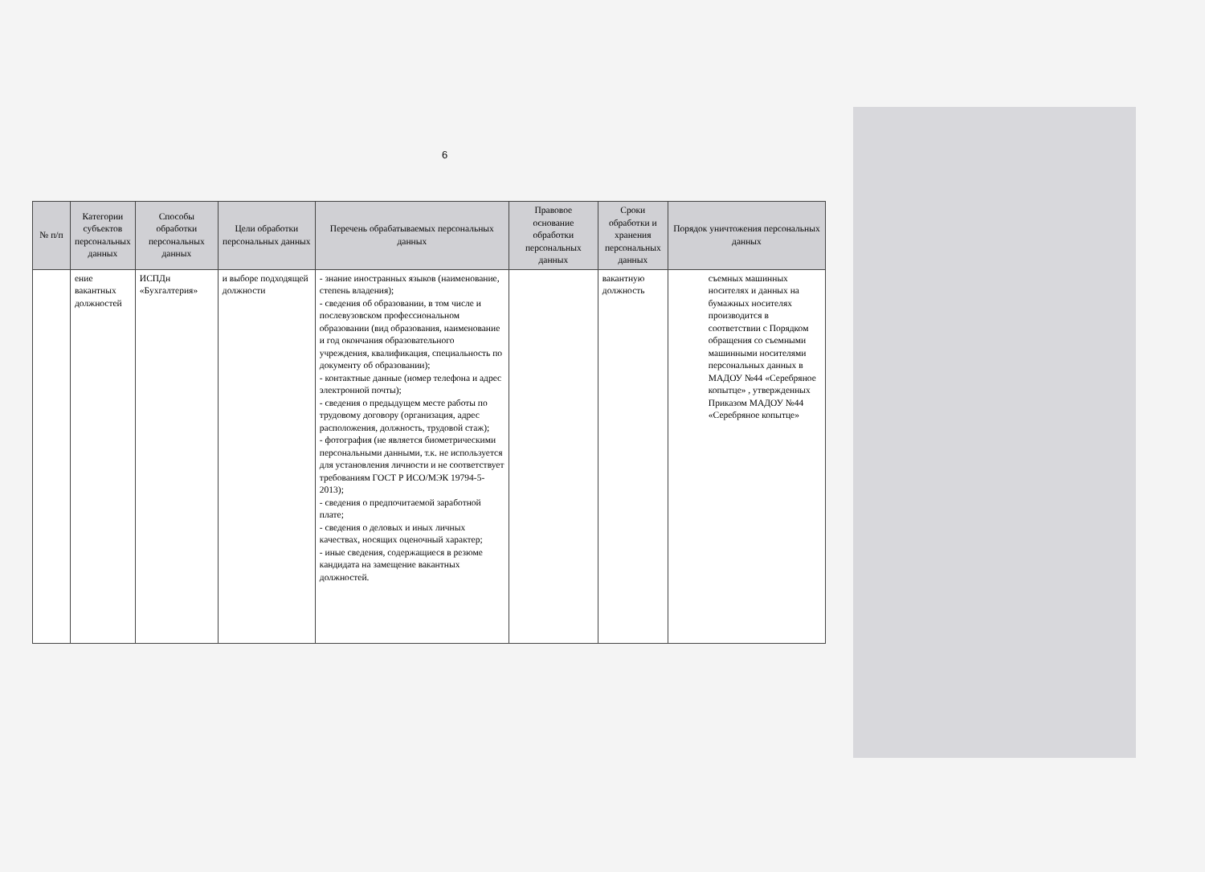6
| № п/п | Категории субъектов персональных данных | Способы обработки персональных данных | Цели обработки персональных данных | Перечень обрабатываемых персональных данных | Правовое основание обработки персональных данных | Сроки обработки и хранения персональных данных | Порядок уничтожения персональных данных |
| --- | --- | --- | --- | --- | --- | --- | --- |
| | ение вакантных должностей | ИСПДн «Бухгалтерия» | и выборе подходящей должности | - знание иностранных языков (наименование, степень владения); - сведения об образовании, в том числе и послевузовском профессиональном образовании (вид образования, наименование и год окончания образовательного учреждения, квалификация, специальность по документу об образовании); - контактные данные (номер телефона и адрес электронной почты); - сведения о предыдущем месте работы по трудовому договору (организация, адрес расположения, должность, трудовой стаж); - фотография (не является биометрическими персональными данными, т.к. не используется для установления личности и не соответствует требованиям ГОСТ Р ИСО/МЭК 19794-5-2013); - сведения о предпочитаемой заработной плате; - сведения о деловых и иных личных качествах, носящих оценочный характер; - иные сведения, содержащиеся в резюме кандидата на замещение вакантных должностей. | | вакантную должность | съемных машинных носителях и данных на бумажных носителях производится в соответствии с Порядком обращения со съемными машинными носителями персональных данных в МАДОУ №44 «Серебряное копытце» , утвержденных Приказом МАДОУ №44 «Серебряное копытце» |